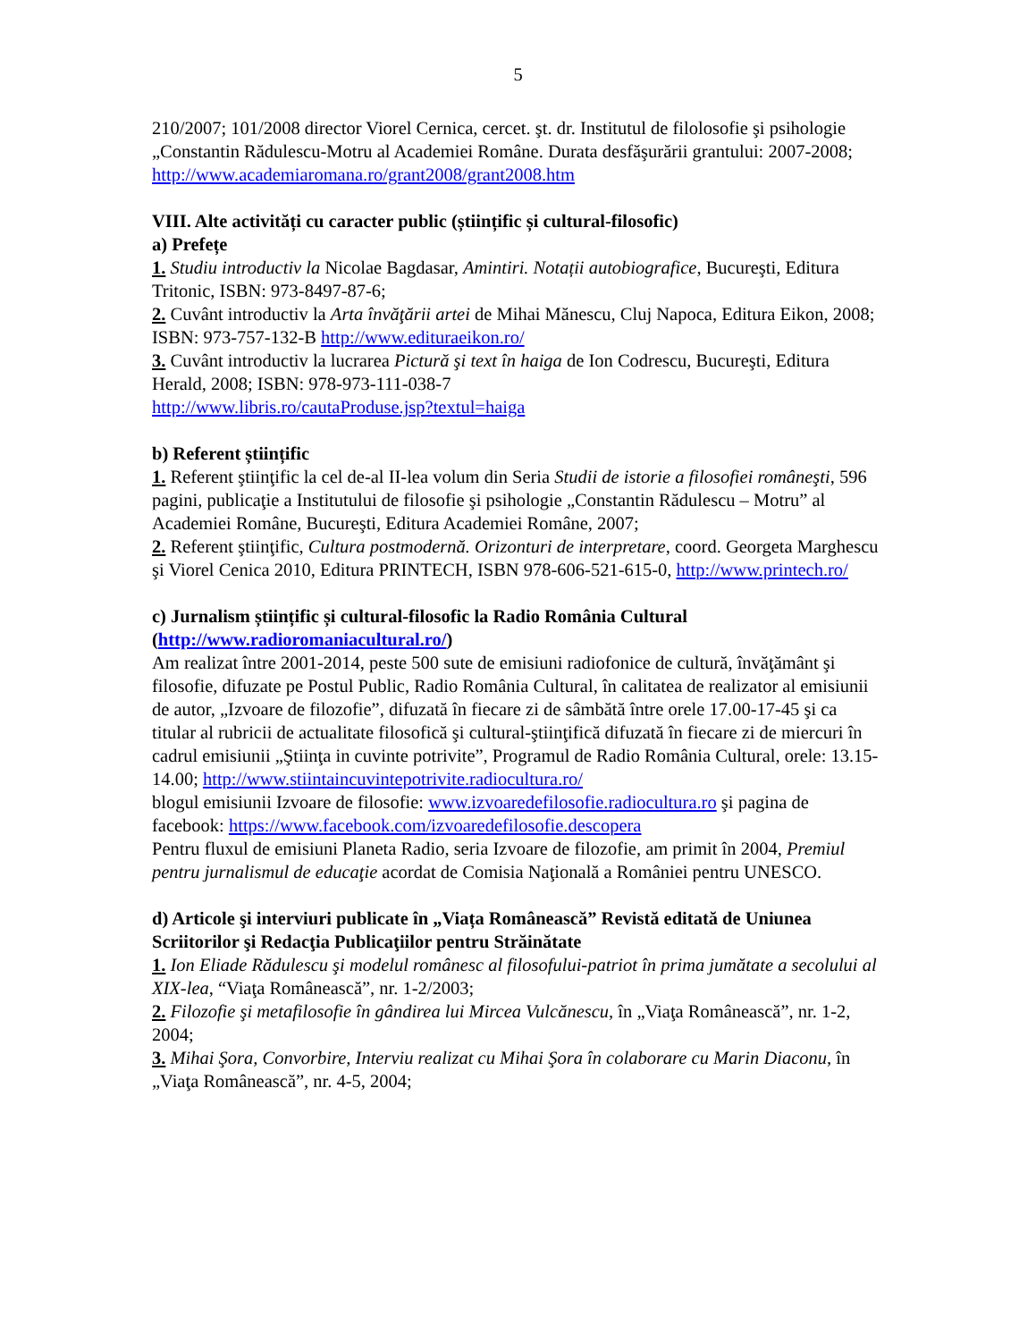5
210/2007; 101/2008 director Viorel Cernica, cercet. şt. dr. Institutul de filolosofie şi psihologie „Constantin Rădulescu-Motru al Academiei Române. Durata desfăşurării grantului: 2007-2008; http://www.academiaromana.ro/grant2008/grant2008.htm
VIII. Alte activități cu caracter public (științific și cultural-filosofic)
a) Prefețe
1. Studiu introductiv la Nicolae Bagdasar, Amintiri. Notații autobiografice, Bucureşti, Editura Tritonic, ISBN: 973-8497-87-6;
2. Cuvânt introductiv la Arta învăţării artei de Mihai Mănescu, Cluj Napoca, Editura Eikon, 2008; ISBN: 973-757-132-B http://www.edituraeikon.ro/
3. Cuvânt introductiv la lucrarea Pictură şi text în haiga de Ion Codrescu, Bucureşti, Editura Herald, 2008; ISBN: 978-973-111-038-7
http://www.libris.ro/cautaProduse.jsp?textul=haiga
b) Referent științific
1. Referent ştiinţific la cel de-al II-lea volum din Seria Studii de istorie a filosofiei româneşti, 596 pagini, publicaţie a Institutului de filosofie şi psihologie „Constantin Rădulescu – Motru” al Academiei Române, Bucureşti, Editura Academiei Române, 2007;
2. Referent ştiinţific, Cultura postmodernă. Orizonturi de interpretare, coord. Georgeta Marghescu şi Viorel Cenica 2010, Editura PRINTECH, ISBN 978-606-521-615-0, http://www.printech.ro/
c) Jurnalism științific și cultural-filosofic la Radio România Cultural (http://www.radioromaniacultural.ro/)
Am realizat între 2001-2014, peste 500 sute de emisiuni radiofonice de cultură, învăţământ şi filosofie, difuzate pe Postul Public, Radio România Cultural, în calitatea de realizator al emisiunii de autor, „Izvoare de filozofie”, difuzată în fiecare zi de sâmbătă între orele 17.00-17-45 şi ca titular al rubricii de actualitate filosofică şi cultural-ştiinţifică difuzată în fiecare zi de miercuri în cadrul emisiunii „Ştiinţa in cuvinte potrivite”, Programul de Radio România Cultural, orele: 13.15-14.00; http://www.stiintaincuvintepotrivite.radiocultura.ro/
blogul emisiunii Izvoare de filosofie: www.izvoaredefilosofie.radiocultura.ro şi pagina de facebook: https://www.facebook.com/izvoaredefilosofie.descopera
Pentru fluxul de emisiuni Planeta Radio, seria Izvoare de filozofie, am primit în 2004, Premiul pentru jurnalismul de educaţie acordat de Comisia Naţională a României pentru UNESCO.
d) Articole şi interviuri publicate în „Viața Românească” Revistă editată de Uniunea Scriitorilor şi Redacţia Publicaţiilor pentru Străinătate
1. Ion Eliade Rădulescu şi modelul românesc al filosofului-patriot în prima jumătate a secolului al XIX-lea, “Viaţa Românească”, nr. 1-2/2003;
2. Filozofie şi metafilosofie în gândirea lui Mircea Vulcănescu, în „Viaţa Românească”, nr. 1-2, 2004;
3. Mihai Şora, Convorbire, Interviu realizat cu Mihai Şora în colaborare cu Marin Diaconu, în „Viaţa Românească”, nr. 4-5, 2004;